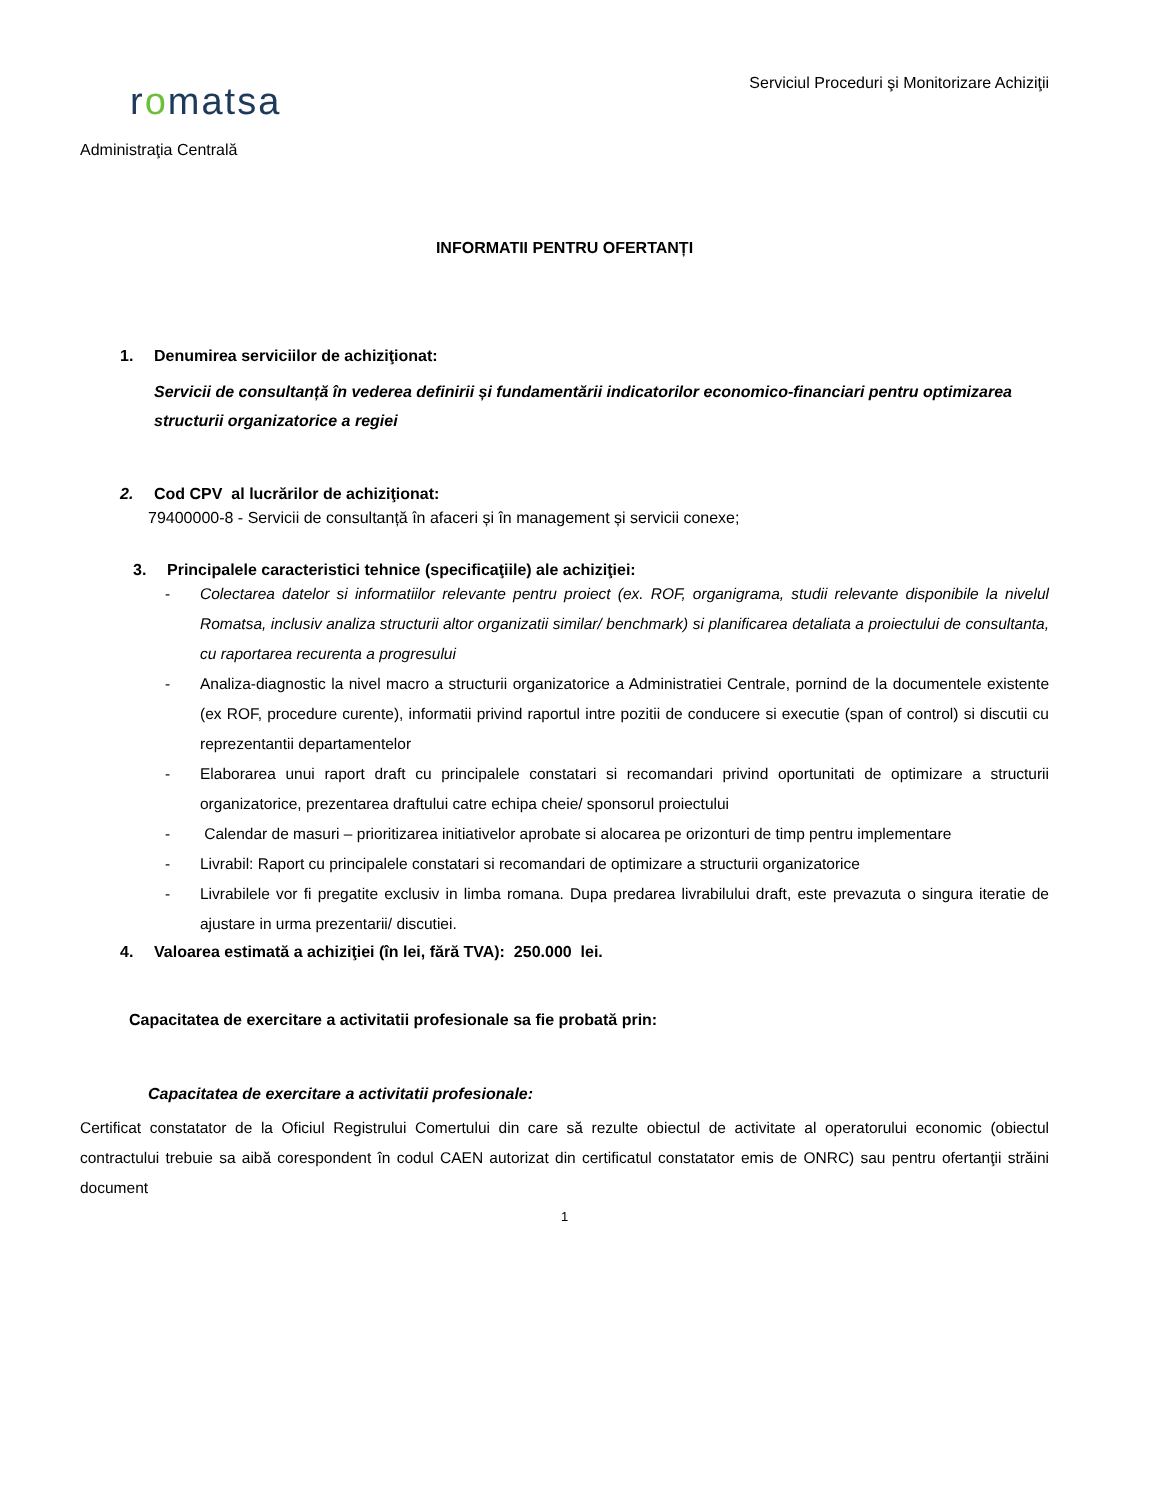romatsa
Serviciul Proceduri şi Monitorizare Achiziţii
Administraţia Centrală
INFORMATII PENTRU OFERTANȚI
1. Denumirea serviciilor de achiziţionat:
Servicii de consultanță în vederea definirii și fundamentării indicatorilor economico-financiari pentru optimizarea structurii organizatorice a regiei
2. Cod CPV al lucrărilor de achiziţionat:
79400000-8 - Servicii de consultanță în afaceri și în management și servicii conexe;
3. Principalele caracteristici tehnice (specificaţiile) ale achiziţiei:
- Colectarea datelor si informatiilor relevante pentru proiect (ex. ROF, organigrama, studii relevante disponibile la nivelul Romatsa, inclusiv analiza structurii altor organizatii similar/ benchmark) si planificarea detaliata a proiectului de consultanta, cu raportarea recurenta a progresului
- Analiza-diagnostic la nivel macro a structurii organizatorice a Administratiei Centrale, pornind de la documentele existente (ex ROF, procedure curente), informatii privind raportul intre pozitii de conducere si executie (span of control) si discutii cu reprezentantii departamentelor
- Elaborarea unui raport draft cu principalele constatari si recomandari privind oportunitati de optimizare a structurii organizatorice, prezentarea draftului catre echipa cheie/ sponsorul proiectului
- Calendar de masuri – prioritizarea initiativelor aprobate si alocarea pe orizonturi de timp pentru implementare
- Livrabil: Raport cu principalele constatari si recomandari de optimizare a structurii organizatorice
- Livrabilele vor fi pregatite exclusiv in limba romana. Dupa predarea livrabilului draft, este prevazuta o singura iteratie de ajustare in urma prezentarii/ discutiei.
4. Valoarea estimată a achiziţiei (în lei, fără TVA): 250.000 lei.
Capacitatea de exercitare a activitatii profesionale sa fie probată prin:
Capacitatea de exercitare a activitatii profesionale:
Certificat constatator de la Oficiul Registrului Comertului din care să rezulte obiectul de activitate al operatorului economic (obiectul contractului trebuie sa aibă corespondent în codul CAEN autorizat din certificatul constatator emis de ONRC) sau pentru ofertanţii străini document
1